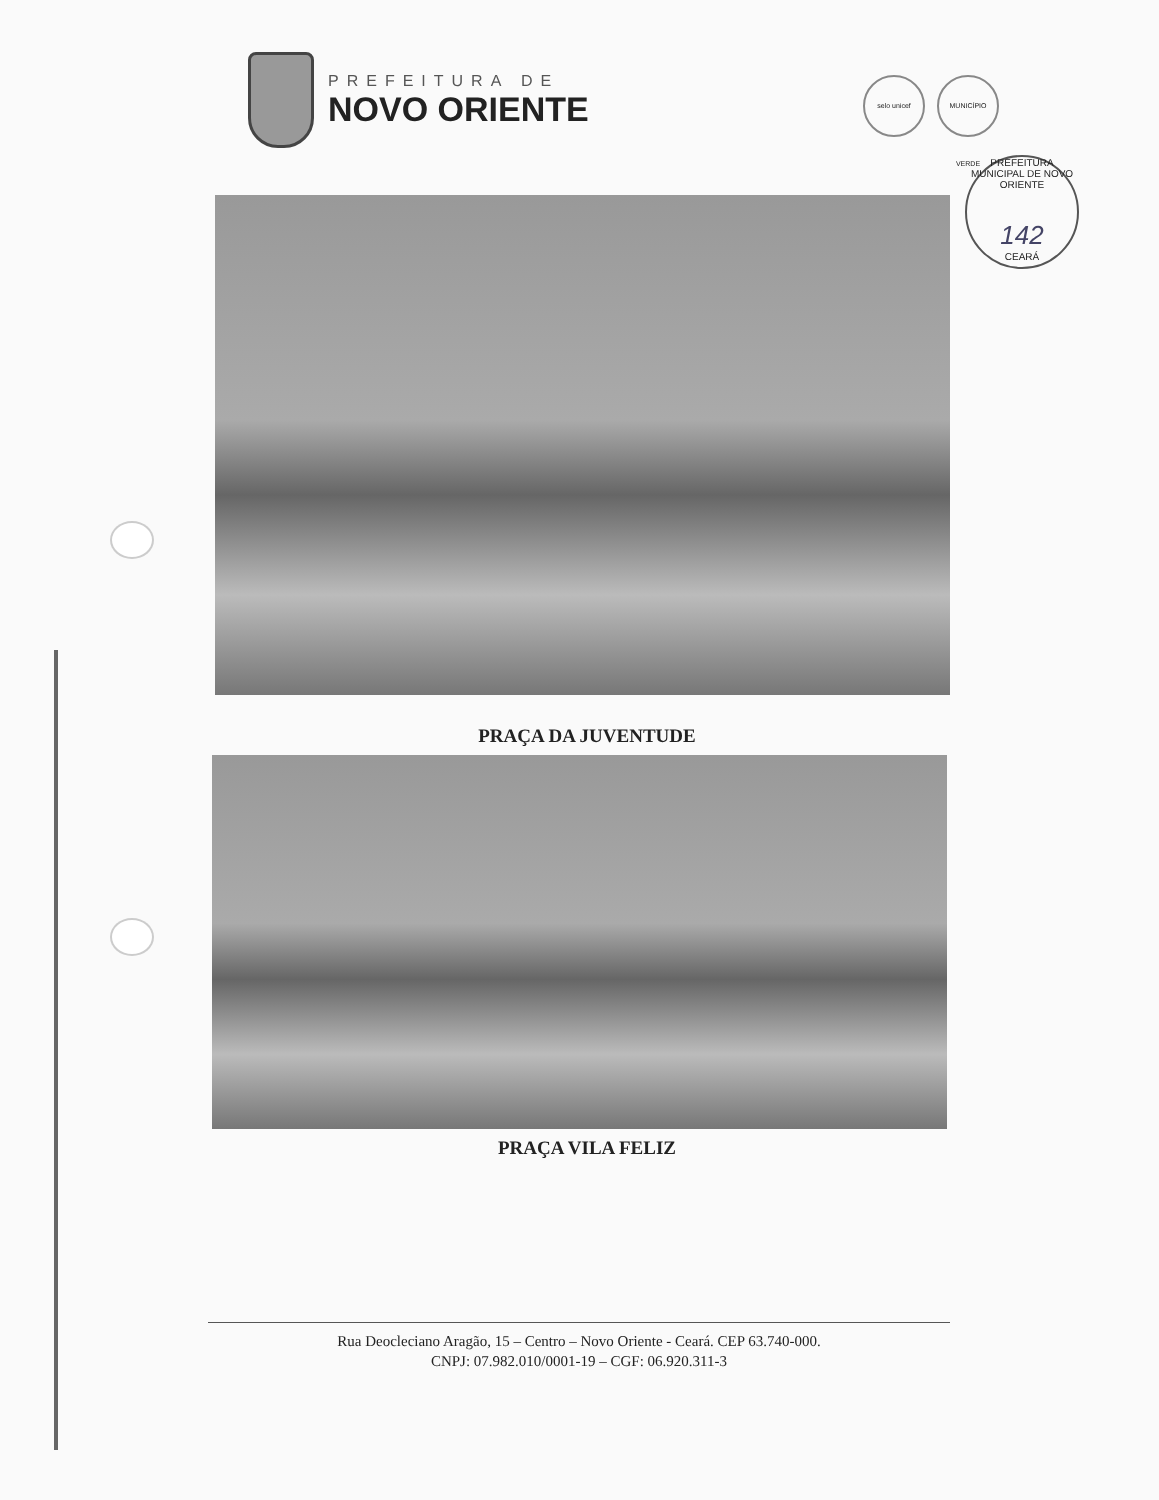PREFEITURA DE
NOVO ORIENTE
selo unicef MUNICÍPIO VERDE
PREFEITURA MUNICIPAL DE NOVO ORIENTE
142
CEARÁ
PRAÇA DA JUVENTUDE
PRAÇA VILA FELIZ
Rua Deocleciano Aragão, 15 – Centro – Novo Oriente - Ceará. CEP 63.740-000.
CNPJ: 07.982.010/0001-19 – CGF: 06.920.311-3